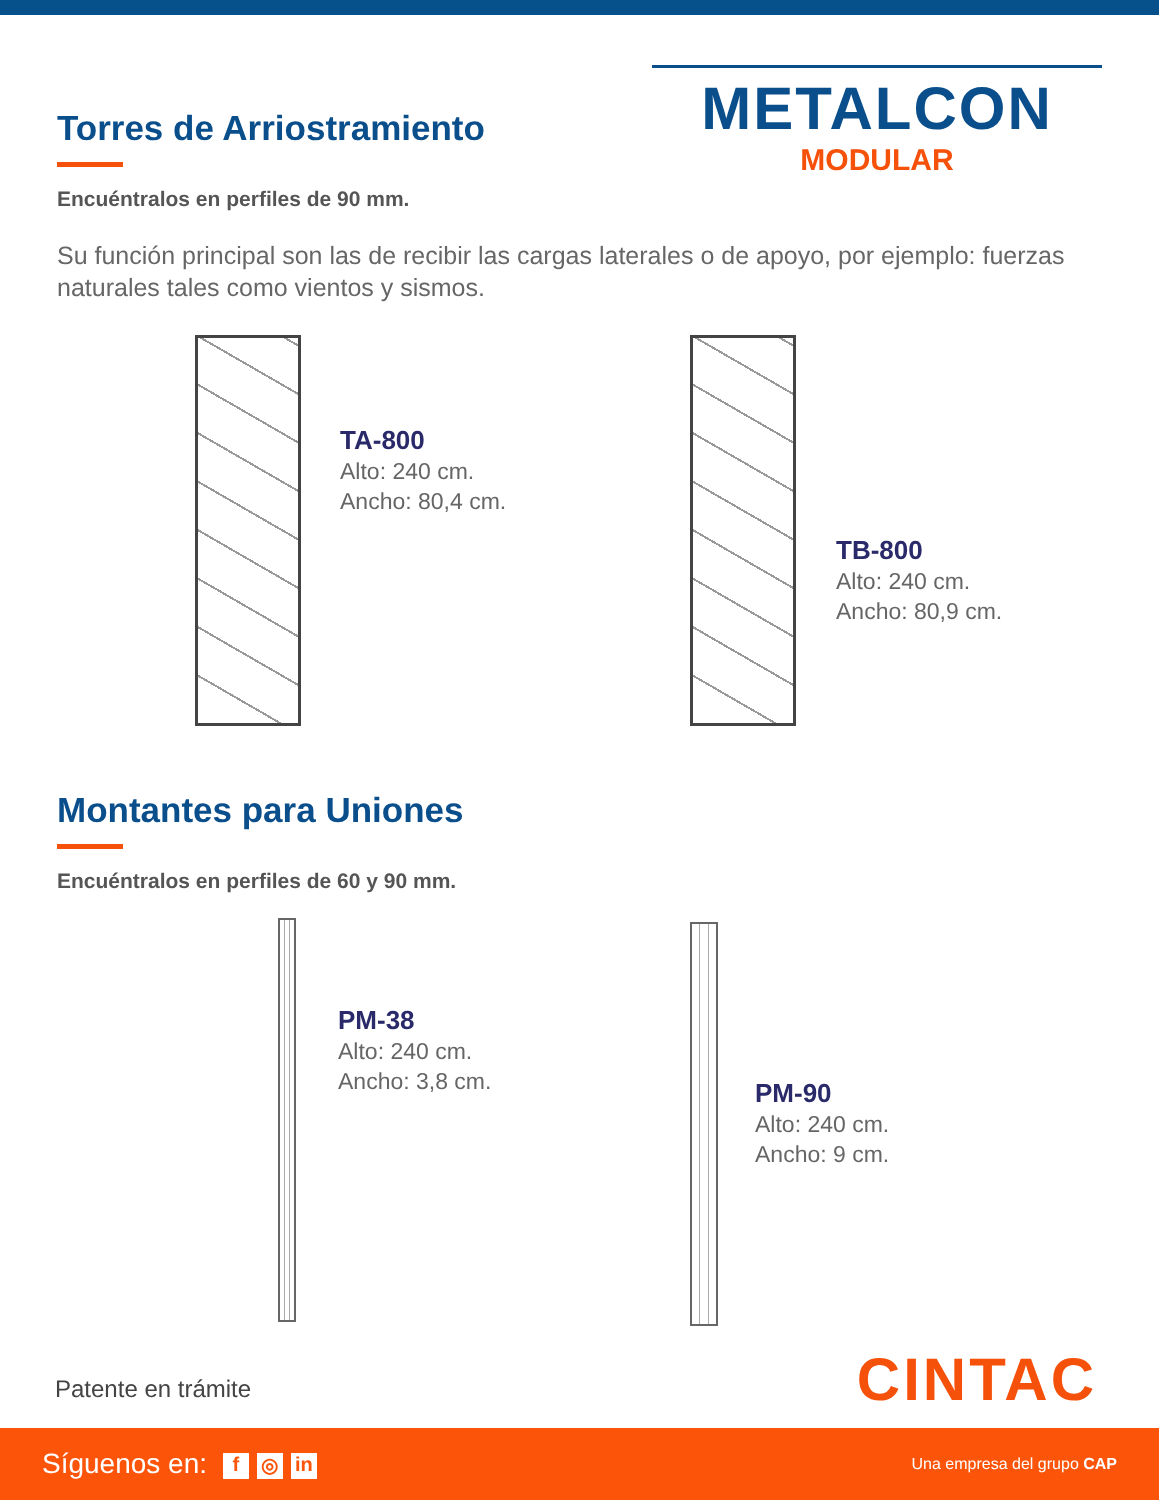METALCON
MODULAR
Torres de Arriostramiento
Encuéntralos en perfiles de 90 mm.
Su función principal son las de recibir las cargas laterales o de apoyo, por ejemplo: fuerzas naturales tales como vientos y sismos.
TA-800
Alto: 240 cm.
Ancho: 80,4 cm.
TB-800
Alto: 240 cm.
Ancho: 80,9 cm.
Montantes para Uniones
Encuéntralos en perfiles de 60 y 90 mm.
PM-38
Alto: 240 cm.
Ancho: 3,8 cm.
PM-90
Alto: 240 cm.
Ancho: 9 cm.
Patente en trámite CINTAC
Síguenos en: f ◎ in
Una empresa del grupo CAP